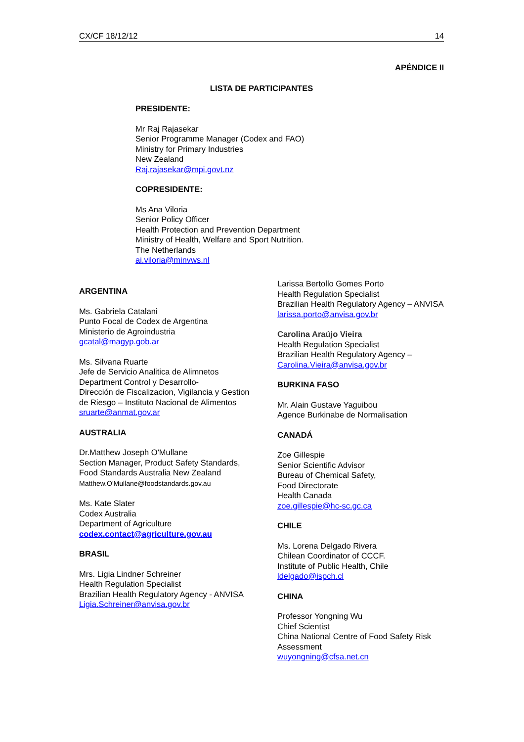CX/CF 18/12/12 14
APÉNDICE II
LISTA DE PARTICIPANTES
PRESIDENTE:
Mr Raj Rajasekar
Senior Programme Manager (Codex and FAO)
Ministry for Primary Industries
New Zealand
Raj.rajasekar@mpi.govt.nz
COPRESIDENTE:
Ms Ana Viloria
Senior Policy Officer
Health Protection and Prevention Department
Ministry of Health, Welfare and Sport Nutrition.
The Netherlands
ai.viloria@minvws.nl
ARGENTINA
Ms. Gabriela Catalani
Punto Focal de Codex de Argentina
Ministerio de Agroindustria
gcatal@magyp.gob.ar
Ms. Silvana Ruarte
Jefe de Servicio Analitica de Alimnetos
Department Control y Desarrollo-
Dirección de Fiscalizacion, Vigilancia y Gestion de Riesgo – Instituto Nacional de Alimentos
sruarte@anmat.gov.ar
AUSTRALIA
Dr.Matthew Joseph O'Mullane
Section Manager, Product Safety Standards, Food Standards Australia New Zealand
Matthew.O'Mullane@foodstandards.gov.au
Ms. Kate Slater
Codex Australia
Department of Agriculture
codex.contact@agriculture.gov.au
BRASIL
Mrs. Ligia Lindner Schreiner
Health Regulation Specialist
Brazilian Health Regulatory Agency - ANVISA
Ligia.Schreiner@anvisa.gov.br
Larissa Bertollo Gomes Porto
Health Regulation Specialist
Brazilian Health Regulatory Agency – ANVISA
larissa.porto@anvisa.gov.br
Carolina Araújo Vieira
Health Regulation Specialist
Brazilian Health Regulatory Agency –
Carolina.Vieira@anvisa.gov.br
BURKINA FASO
Mr. Alain Gustave Yaguibou
Agence Burkinabe de Normalisation
CANADÁ
Zoe Gillespie
Senior Scientific Advisor
Bureau of Chemical Safety,
Food Directorate
Health Canada
zoe.gillespie@hc-sc.gc.ca
CHILE
Ms. Lorena Delgado Rivera
Chilean Coordinator of CCCF.
Institute of Public Health, Chile
ldelgado@ispch.cl
CHINA
Professor Yongning Wu
Chief Scientist
China National Centre of Food Safety Risk Assessment
wuyongning@cfsa.net.cn